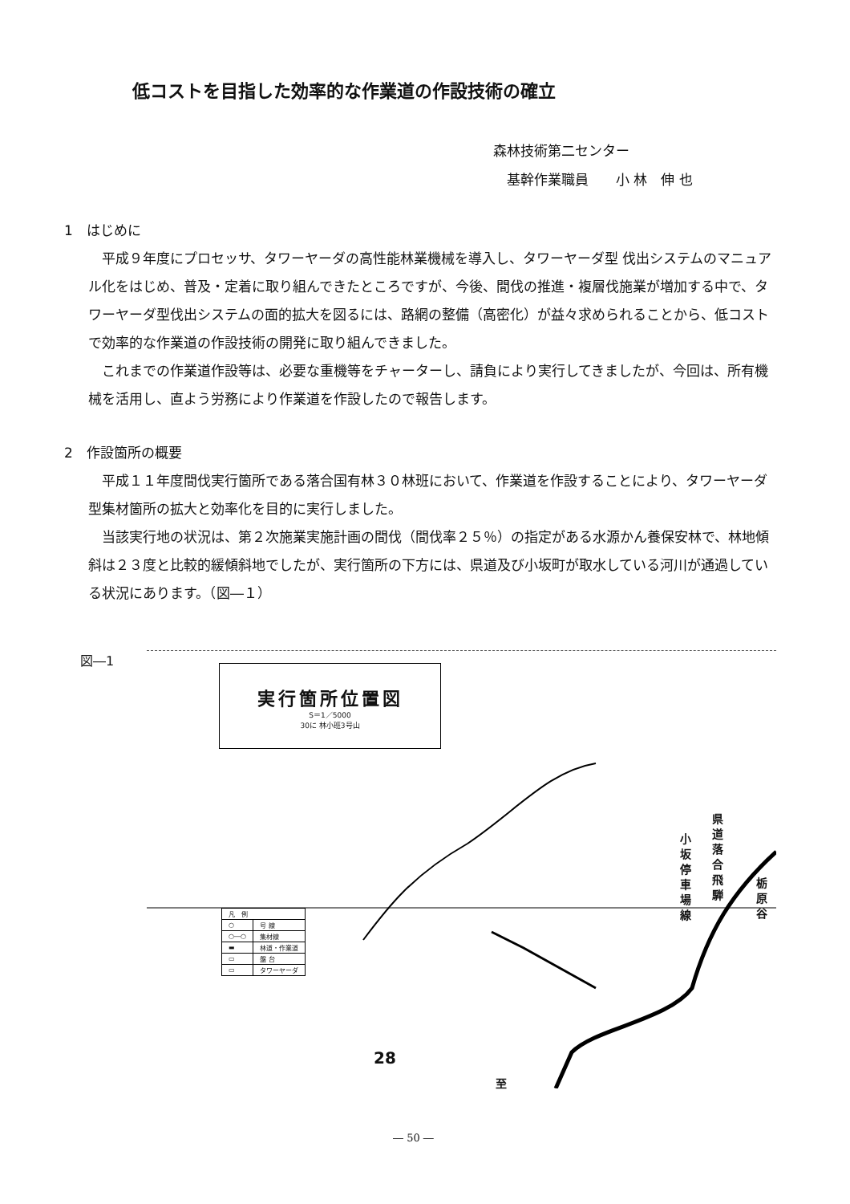低コストを目指した効率的な作業道の作設技術の確立
森林技術第二センター
　基幹作業職員　　小 林　伸 也
1　はじめに
平成９年度にプロセッサ、タワーヤーダの高性能林業機械を導入し、タワーヤーダ型 伐出システムのマニュアル化をはじめ、普及・定着に取り組んできたところですが、今後、間伐の推進・複層伐施業が増加する中で、タワーヤーダ型伐出システムの面的拡大を図るには、路網の整備（高密化）が益々求められることから、低コストで効率的な作業道の作設技術の開発に取り組んできました。
これまでの作業道作設等は、必要な重機等をチャーターし、請負により実行してきましたが、今回は、所有機械を活用し、直よう労務により作業道を作設したので報告します。
2　作設箇所の概要
平成１１年度間伐実行箇所である落合国有林３０林班において、作業道を作設することにより、タワーヤーダ型集材箇所の拡大と効率化を目的に実行しました。
当該実行地の状況は、第２次施業実施計画の間伐（間伐率２５％）の指定がある水源かん養保安林で、林地傾斜は２３度と比較的緩傾斜地でしたが、実行箇所の下方には、県道及び小坂町が取水している河川が通過している状況にあります。（図―１）
図―1
実行箇所位置図
S＝1／5000
30に 林小班3号山
| 凡 例 | |
| ○ | 号 線 |
| ○―○ | 集材線 |
| ▬ | 林道・作業道 |
| ▭ | 盤 台 |
| ▭ | タワーヤーダ |
県道落合飛騨
小坂停車場線
栃原谷
28
至
― 50 ―